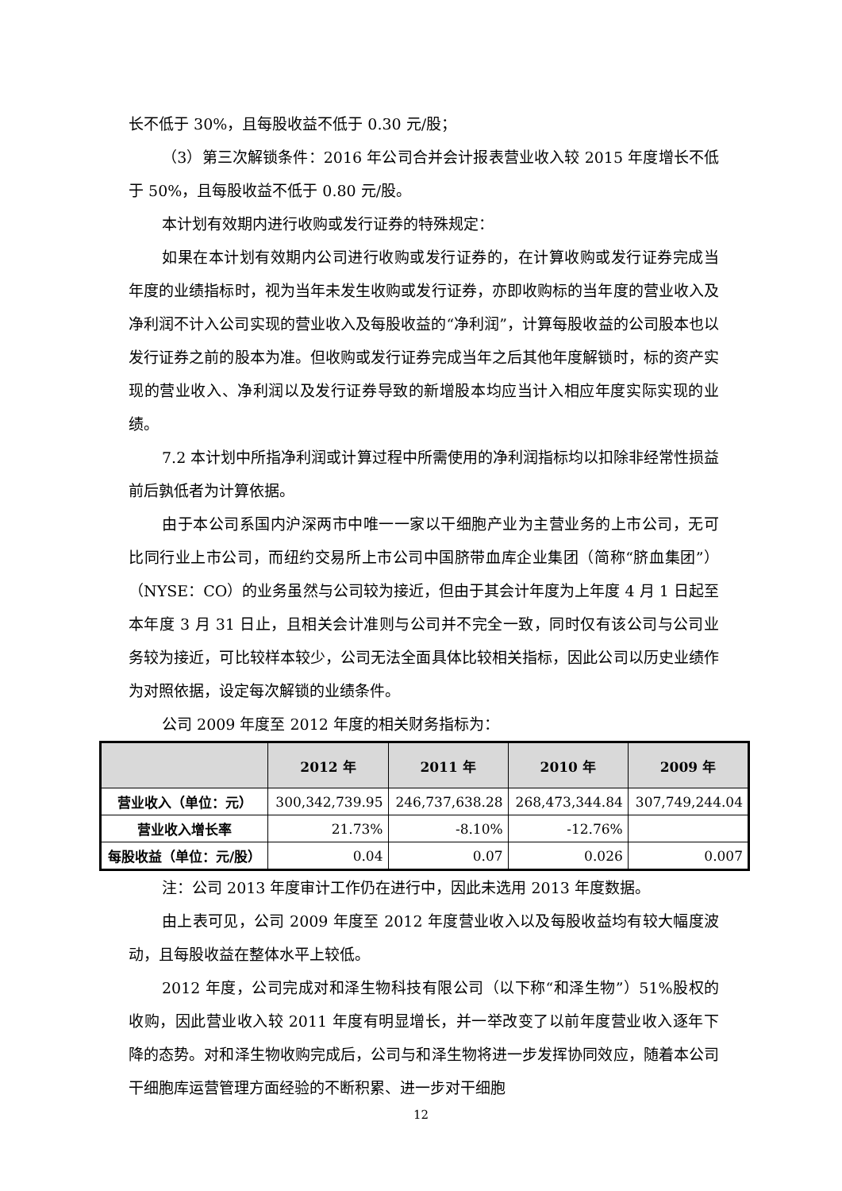长不低于 30%，且每股收益不低于 0.30 元/股；
（3）第三次解锁条件：2016 年公司合并会计报表营业收入较 2015 年度增长不低于 50%，且每股收益不低于 0.80 元/股。
本计划有效期内进行收购或发行证券的特殊规定：
如果在本计划有效期内公司进行收购或发行证券的，在计算收购或发行证券完成当年度的业绩指标时，视为当年未发生收购或发行证券，亦即收购标的当年度的营业收入及净利润不计入公司实现的营业收入及每股收益的“净利润”，计算每股收益的公司股本也以发行证券之前的股本为准。但收购或发行证券完成当年之后其他年度解锁时，标的资产实现的营业收入、净利润以及发行证券导致的新增股本均应当计入相应年度实际实现的业绩。
7.2 本计划中所指净利润或计算过程中所需使用的净利润指标均以扣除非经常性损益前后孰低者为计算依据。
由于本公司系国内沪深两市中唯一一家以干细胞产业为主营业务的上市公司，无可比同行业上市公司，而纽约交易所上市公司中国脐带血库企业集团（简称“脐血集团”）（NYSE：CO）的业务虽然与公司较为接近，但由于其会计年度为上年度 4 月 1 日起至本年度 3 月 31 日止，且相关会计准则与公司并不完全一致，同时仅有该公司与公司业务较为接近，可比较样本较少，公司无法全面具体比较相关指标，因此公司以历史业绩作为对照依据，设定每次解锁的业绩条件。
公司 2009 年度至 2012 年度的相关财务指标为：
| | 2012 年 | 2011 年 | 2010 年 | 2009 年 |
| --- | --- | --- | --- | --- |
| 营业收入（单位：元） | 300,342,739.95 | 246,737,638.28 | 268,473,344.84 | 307,749,244.04 |
| 营业收入增长率 | 21.73% | -8.10% | -12.76% | |
| 每股收益（单位：元/股） | 0.04 | 0.07 | 0.026 | 0.007 |
注：公司 2013 年度审计工作仍在进行中，因此未选用 2013 年度数据。
由上表可见，公司 2009 年度至 2012 年度营业收入以及每股收益均有较大幅度波动，且每股收益在整体水平上较低。
2012 年度，公司完成对和泽生物科技有限公司（以下称“和泽生物”）51%股权的收购，因此营业收入较 2011 年度有明显增长，并一举改变了以前年度营业收入逐年下降的态势。对和泽生物收购完成后，公司与和泽生物将进一步发挥协同效应，随着本公司干细胞库运营管理方面经验的不断积累、进一步对干细胞
12